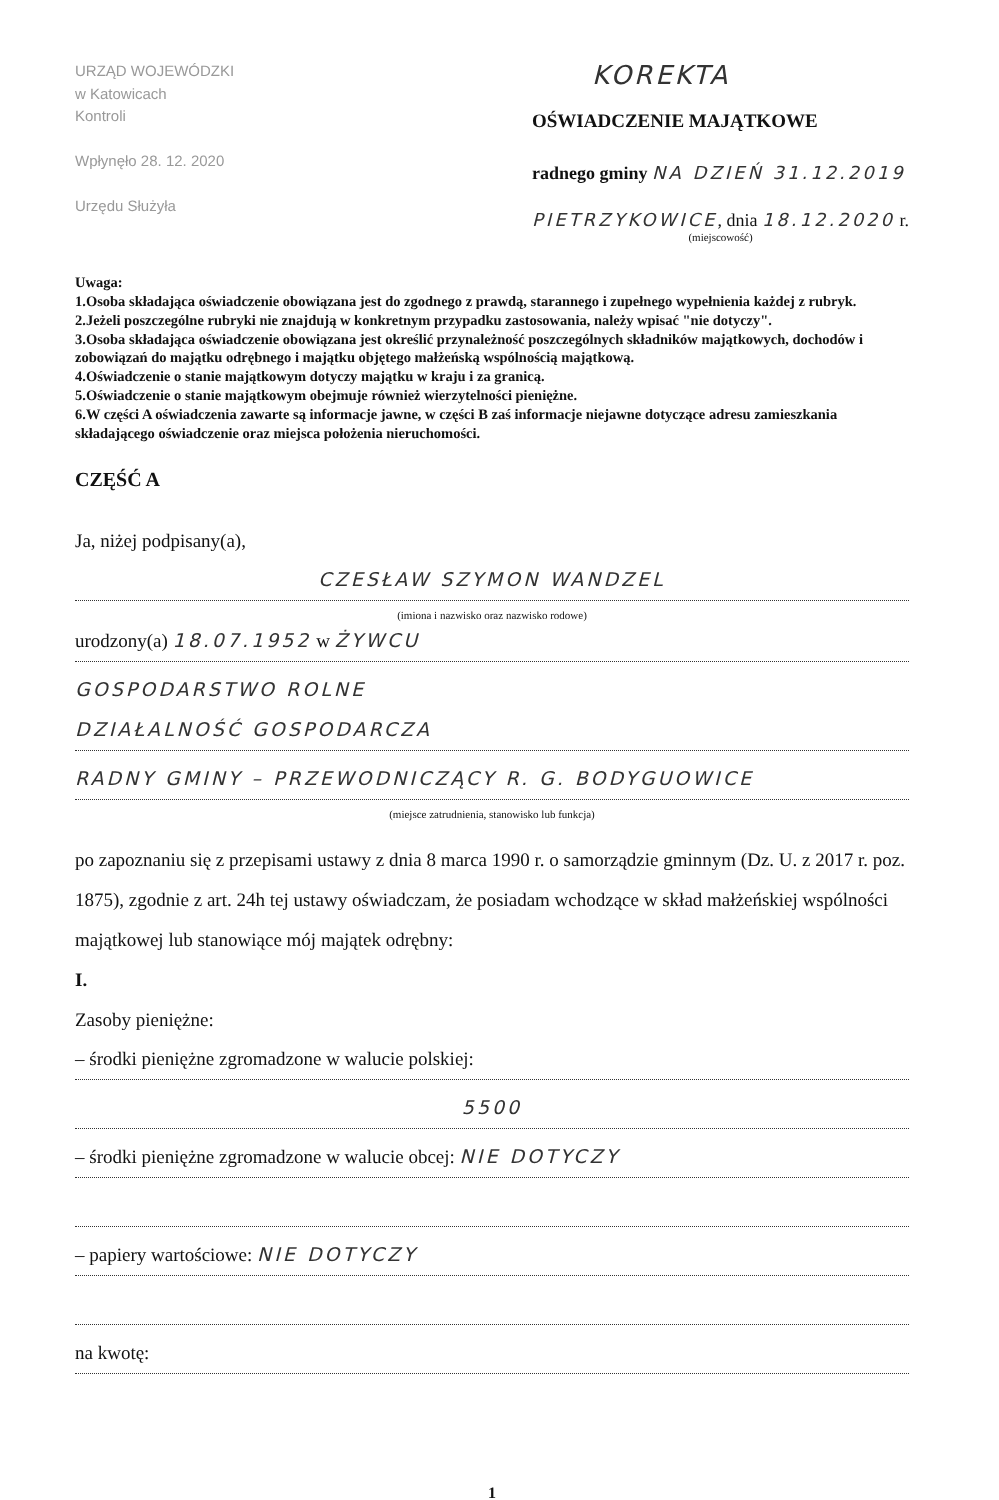URZĄD WOJEWÓDZKI
w Katowicach
Kontroli
Wpłynęło 28. 12. 2020
Urzędu Służyła
KOREKTA
OŚWIADCZENIE MAJĄTKOWE
radnego gminy NA DZIEŃ 31.12.2019
PIETRZYKOWICE, dnia 18.12.2020 r.
(miejscowość)
Uwaga:
1.Osoba składająca oświadczenie obowiązana jest do zgodnego z prawdą, starannego i zupełnego wypełnienia każdej z rubryk.
2.Jeżeli poszczególne rubryki nie znajdują w konkretnym przypadku zastosowania, należy wpisać "nie dotyczy".
3.Osoba składająca oświadczenie obowiązana jest określić przynależność poszczególnych składników majątkowych, dochodów i zobowiązań do majątku odrębnego i majątku objętego małżeńską wspólnością majątkową.
4.Oświadczenie o stanie majątkowym dotyczy majątku w kraju i za granicą.
5.Oświadczenie o stanie majątkowym obejmuje również wierzytelności pieniężne.
6.W części A oświadczenia zawarte są informacje jawne, w części B zaś informacje niejawne dotyczące adresu zamieszkania składającego oświadczenie oraz miejsca położenia nieruchomości.
CZĘŚĆ A
Ja, niżej podpisany(a),
CZESŁAW SZYMON WANDZEL
(imiona i nazwisko oraz nazwisko rodowe)
urodzony(a) 18.07.1952 w ŻYWCU
GOSPODARSTWO ROLNE
DZIAŁALNOŚĆ GOSPODARCZA
RADNY GMINY – PRZEWODNICZĄCY R. G. BODYGUOWICE
(miejsce zatrudnienia, stanowisko lub funkcja)
po zapoznaniu się z przepisami ustawy z dnia 8 marca 1990 r. o samorządzie gminnym (Dz. U. z 2017 r. poz. 1875), zgodnie z art. 24h tej ustawy oświadczam, że posiadam wchodzące w skład małżeńskiej wspólności majątkowej lub stanowiące mój majątek odrębny:
I.
Zasoby pieniężne:
– środki pieniężne zgromadzone w walucie polskiej:
5500
– środki pieniężne zgromadzone w walucie obcej: NIE DOTYCZY
– papiery wartościowe: NIE DOTYCZY
na kwotę:
1